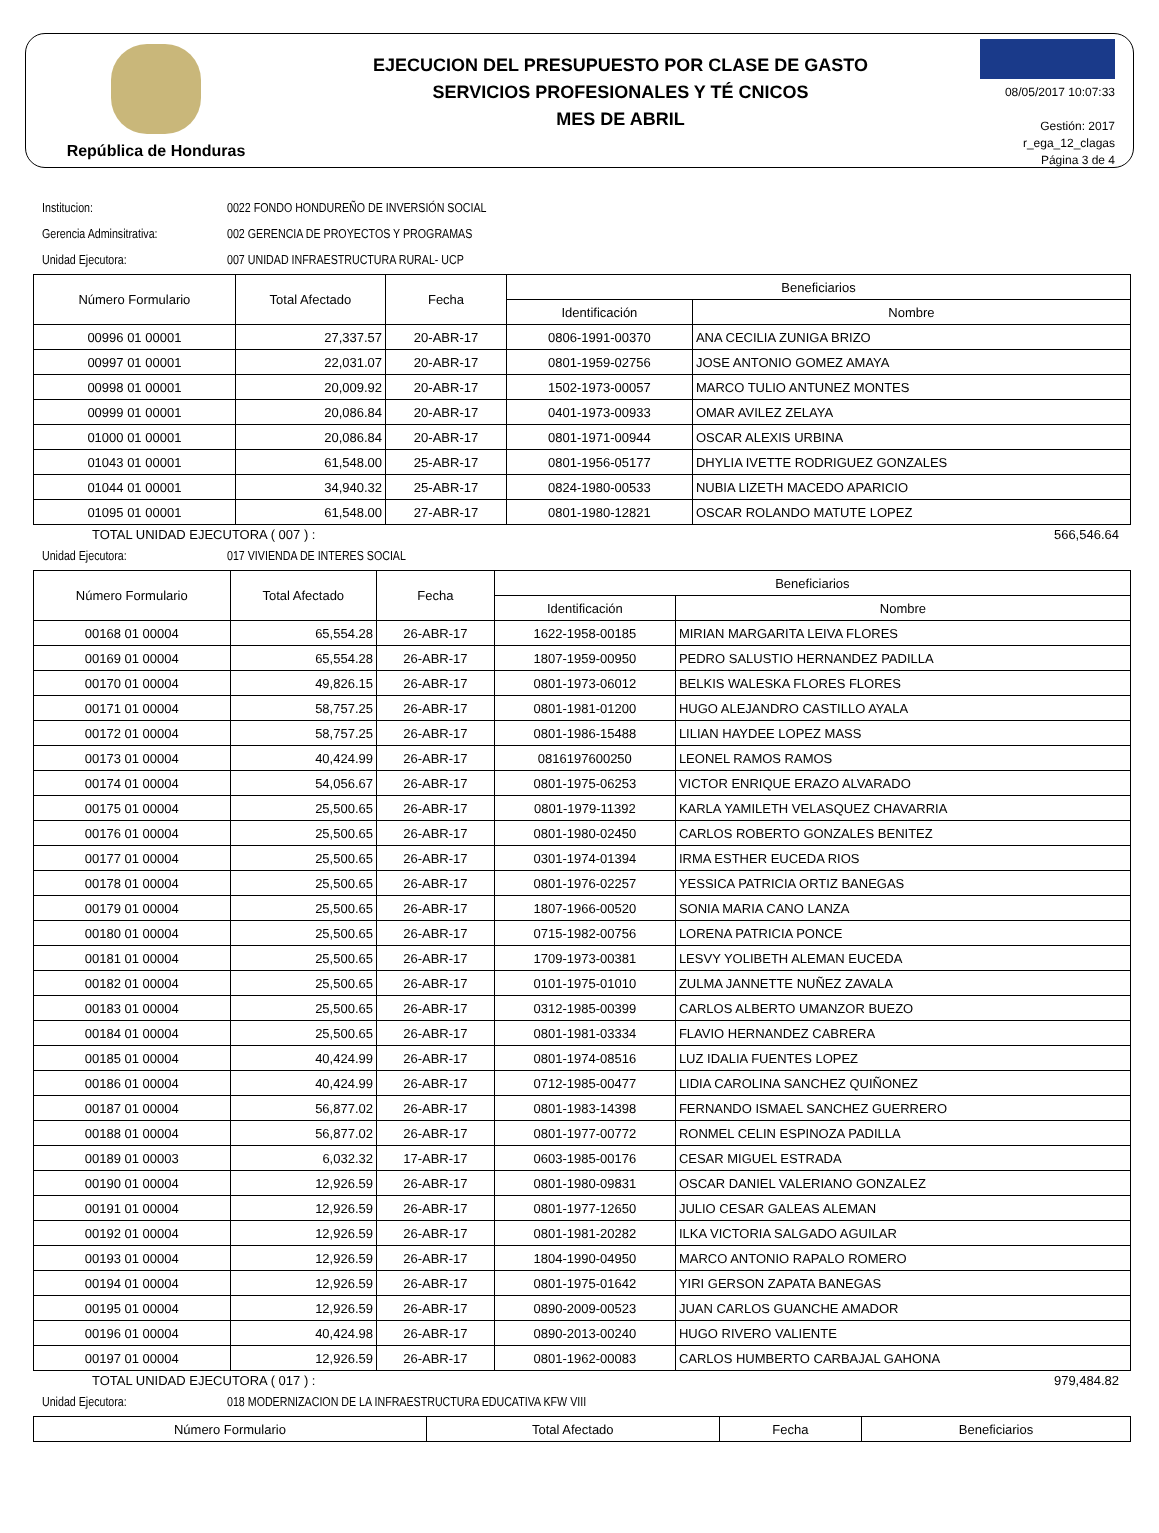República de Honduras
EJECUCION DEL PRESUPUESTO POR CLASE DE GASTO
SERVICIOS PROFESIONALES Y TÉ CNICOS
MES DE ABRIL
08/05/2017 10:07:33
Gestión: 2017
r_ega_12_clagas
Página 3 de 4
Institucion: 0022 FONDO HONDUREÑO DE INVERSIÓN SOCIAL
Gerencia Adminsitrativa: 002 GERENCIA DE PROYECTOS Y PROGRAMAS
Unidad Ejecutora: 007 UNIDAD INFRAESTRUCTURA RURAL- UCP
| Número Formulario | Total Afectado | Fecha | Beneficiarios | |
| --- | --- | --- | --- | --- |
| | | | Identificación | Nombre |
| 00996 01 00001 | 27,337.57 | 20-ABR-17 | 0806-1991-00370 | ANA CECILIA ZUNIGA BRIZO |
| 00997 01 00001 | 22,031.07 | 20-ABR-17 | 0801-1959-02756 | JOSE ANTONIO GOMEZ AMAYA |
| 00998 01 00001 | 20,009.92 | 20-ABR-17 | 1502-1973-00057 | MARCO TULIO ANTUNEZ MONTES |
| 00999 01 00001 | 20,086.84 | 20-ABR-17 | 0401-1973-00933 | OMAR AVILEZ ZELAYA |
| 01000 01 00001 | 20,086.84 | 20-ABR-17 | 0801-1971-00944 | OSCAR ALEXIS URBINA |
| 01043 01 00001 | 61,548.00 | 25-ABR-17 | 0801-1956-05177 | DHYLIA IVETTE RODRIGUEZ GONZALES |
| 01044 01 00001 | 34,940.32 | 25-ABR-17 | 0824-1980-00533 | NUBIA LIZETH MACEDO APARICIO |
| 01095 01 00001 | 61,548.00 | 27-ABR-17 | 0801-1980-12821 | OSCAR ROLANDO MATUTE LOPEZ |
TOTAL UNIDAD EJECUTORA ( 007 ) : 566,546.64
Unidad Ejecutora: 017 VIVIENDA DE INTERES SOCIAL
| Número Formulario | Total Afectado | Fecha | Beneficiarios | |
| --- | --- | --- | --- | --- |
| | | | Identificación | Nombre |
| 00168 01 00004 | 65,554.28 | 26-ABR-17 | 1622-1958-00185 | MIRIAN MARGARITA LEIVA FLORES |
| 00169 01 00004 | 65,554.28 | 26-ABR-17 | 1807-1959-00950 | PEDRO SALUSTIO HERNANDEZ PADILLA |
| 00170 01 00004 | 49,826.15 | 26-ABR-17 | 0801-1973-06012 | BELKIS WALESKA FLORES FLORES |
| 00171 01 00004 | 58,757.25 | 26-ABR-17 | 0801-1981-01200 | HUGO ALEJANDRO CASTILLO AYALA |
| 00172 01 00004 | 58,757.25 | 26-ABR-17 | 0801-1986-15488 | LILIAN HAYDEE LOPEZ MASS |
| 00173 01 00004 | 40,424.99 | 26-ABR-17 | 0816197600250 | LEONEL RAMOS RAMOS |
| 00174 01 00004 | 54,056.67 | 26-ABR-17 | 0801-1975-06253 | VICTOR ENRIQUE ERAZO ALVARADO |
| 00175 01 00004 | 25,500.65 | 26-ABR-17 | 0801-1979-11392 | KARLA YAMILETH VELASQUEZ CHAVARRIA |
| 00176 01 00004 | 25,500.65 | 26-ABR-17 | 0801-1980-02450 | CARLOS ROBERTO GONZALES BENITEZ |
| 00177 01 00004 | 25,500.65 | 26-ABR-17 | 0301-1974-01394 | IRMA ESTHER EUCEDA RIOS |
| 00178 01 00004 | 25,500.65 | 26-ABR-17 | 0801-1976-02257 | YESSICA PATRICIA ORTIZ BANEGAS |
| 00179 01 00004 | 25,500.65 | 26-ABR-17 | 1807-1966-00520 | SONIA MARIA CANO LANZA |
| 00180 01 00004 | 25,500.65 | 26-ABR-17 | 0715-1982-00756 | LORENA PATRICIA PONCE |
| 00181 01 00004 | 25,500.65 | 26-ABR-17 | 1709-1973-00381 | LESVY YOLIBETH ALEMAN EUCEDA |
| 00182 01 00004 | 25,500.65 | 26-ABR-17 | 0101-1975-01010 | ZULMA JANNETTE NUÑEZ ZAVALA |
| 00183 01 00004 | 25,500.65 | 26-ABR-17 | 0312-1985-00399 | CARLOS ALBERTO UMANZOR BUEZO |
| 00184 01 00004 | 25,500.65 | 26-ABR-17 | 0801-1981-03334 | FLAVIO HERNANDEZ CABRERA |
| 00185 01 00004 | 40,424.99 | 26-ABR-17 | 0801-1974-08516 | LUZ IDALIA FUENTES LOPEZ |
| 00186 01 00004 | 40,424.99 | 26-ABR-17 | 0712-1985-00477 | LIDIA CAROLINA SANCHEZ QUIÑONEZ |
| 00187 01 00004 | 56,877.02 | 26-ABR-17 | 0801-1983-14398 | FERNANDO ISMAEL SANCHEZ GUERRERO |
| 00188 01 00004 | 56,877.02 | 26-ABR-17 | 0801-1977-00772 | RONMEL CELIN ESPINOZA PADILLA |
| 00189 01 00003 | 6,032.32 | 17-ABR-17 | 0603-1985-00176 | CESAR MIGUEL ESTRADA |
| 00190 01 00004 | 12,926.59 | 26-ABR-17 | 0801-1980-09831 | OSCAR DANIEL VALERIANO GONZALEZ |
| 00191 01 00004 | 12,926.59 | 26-ABR-17 | 0801-1977-12650 | JULIO CESAR GALEAS ALEMAN |
| 00192 01 00004 | 12,926.59 | 26-ABR-17 | 0801-1981-20282 | ILKA VICTORIA SALGADO AGUILAR |
| 00193 01 00004 | 12,926.59 | 26-ABR-17 | 1804-1990-04950 | MARCO ANTONIO RAPALO ROMERO |
| 00194 01 00004 | 12,926.59 | 26-ABR-17 | 0801-1975-01642 | YIRI GERSON ZAPATA BANEGAS |
| 00195 01 00004 | 12,926.59 | 26-ABR-17 | 0890-2009-00523 | JUAN CARLOS GUANCHE AMADOR |
| 00196 01 00004 | 40,424.98 | 26-ABR-17 | 0890-2013-00240 | HUGO RIVERO VALIENTE |
| 00197 01 00004 | 12,926.59 | 26-ABR-17 | 0801-1962-00083 | CARLOS HUMBERTO CARBAJAL GAHONA |
TOTAL UNIDAD EJECUTORA ( 017 ) : 979,484.82
Unidad Ejecutora: 018 MODERNIZACION DE LA INFRAESTRUCTURA EDUCATIVA KFW VIII
| Número Formulario | Total Afectado | Fecha | Beneficiarios |
| --- | --- | --- | --- |